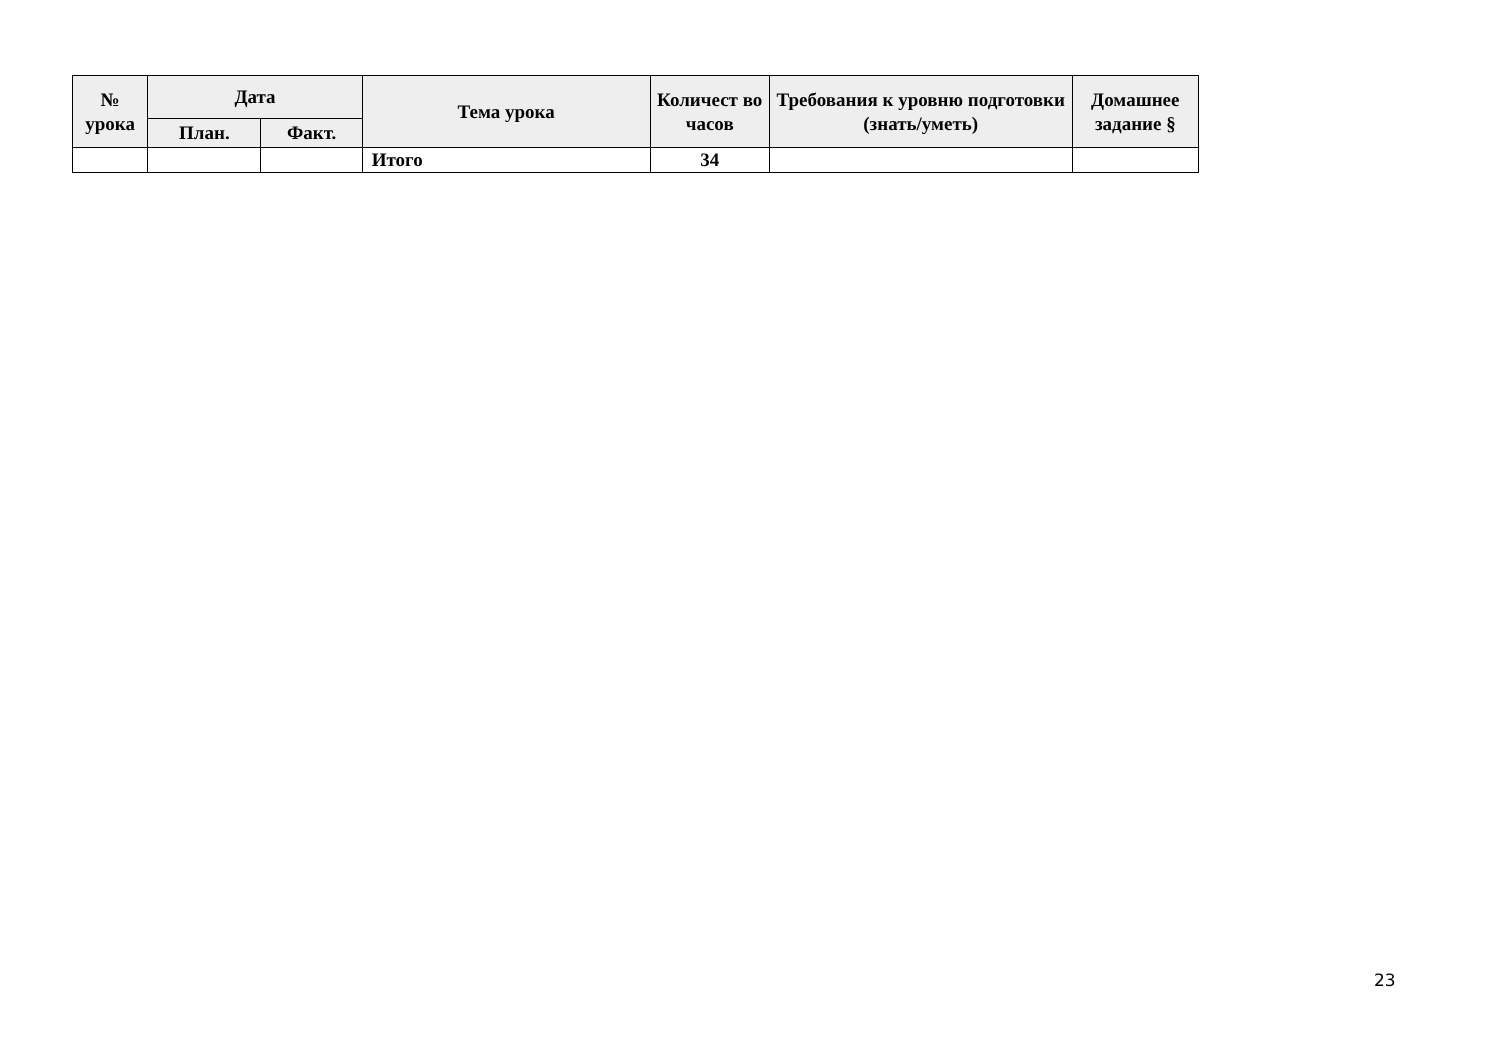| № урока | Дата | | Тема урока | Количест во часов | Требования к уровню подготовки (знать/уметь) | Домашнее задание § |
| --- | --- | --- | --- | --- | --- | --- |
| | План. | Факт. | | | | |
| | | | Итого | 34 | | |
23